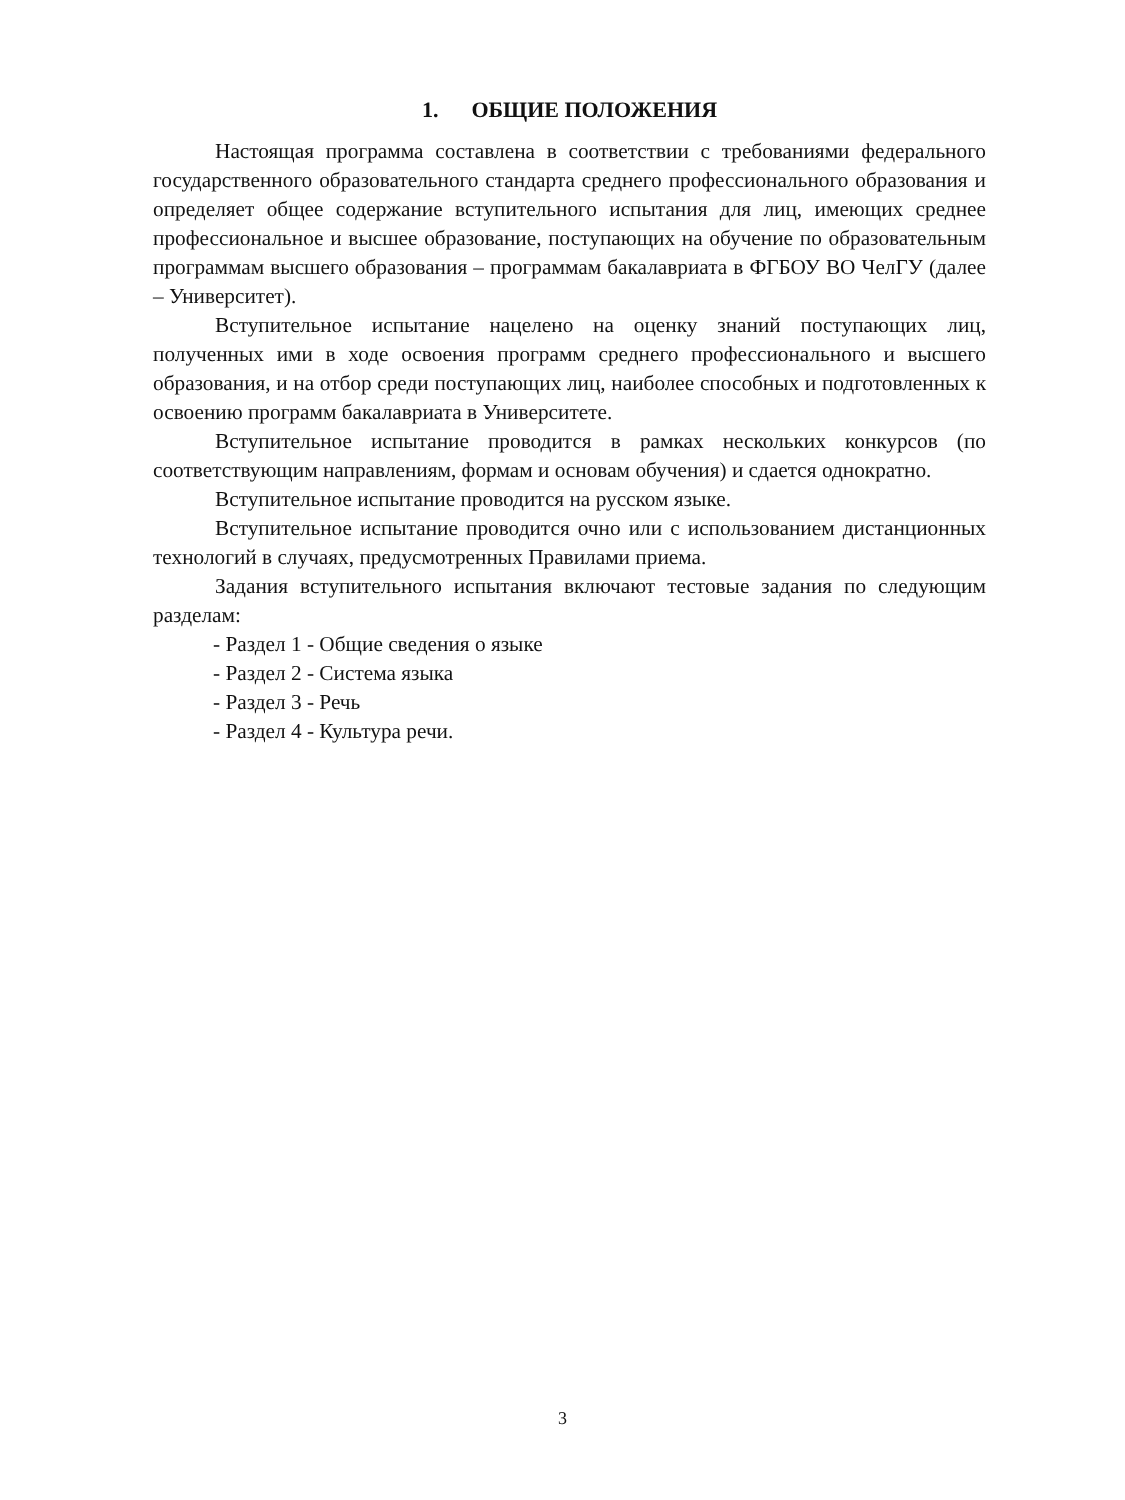1. ОБЩИЕ ПОЛОЖЕНИЯ
Настоящая программа составлена в соответствии с требованиями федерального государственного образовательного стандарта среднего профессионального образования и определяет общее содержание вступительного испытания для лиц, имеющих среднее профессиональное и высшее образование, поступающих на обучение по образовательным программам высшего образования – программам бакалавриата в ФГБОУ ВО ЧелГУ (далее – Университет).
Вступительное испытание нацелено на оценку знаний поступающих лиц, полученных ими в ходе освоения программ среднего профессионального и высшего образования, и на отбор среди поступающих лиц, наиболее способных и подготовленных к освоению программ бакалавриата в Университете.
Вступительное испытание проводится в рамках нескольких конкурсов (по соответствующим направлениям, формам и основам обучения) и сдается однократно.
Вступительное испытание проводится на русском языке.
Вступительное испытание проводится очно или с использованием дистанционных технологий в случаях, предусмотренных Правилами приема.
Задания вступительного испытания включают тестовые задания по следующим разделам:
- Раздел 1 - Общие сведения о языке
- Раздел 2 - Система языка
- Раздел 3 - Речь
- Раздел 4 - Культура речи.
3